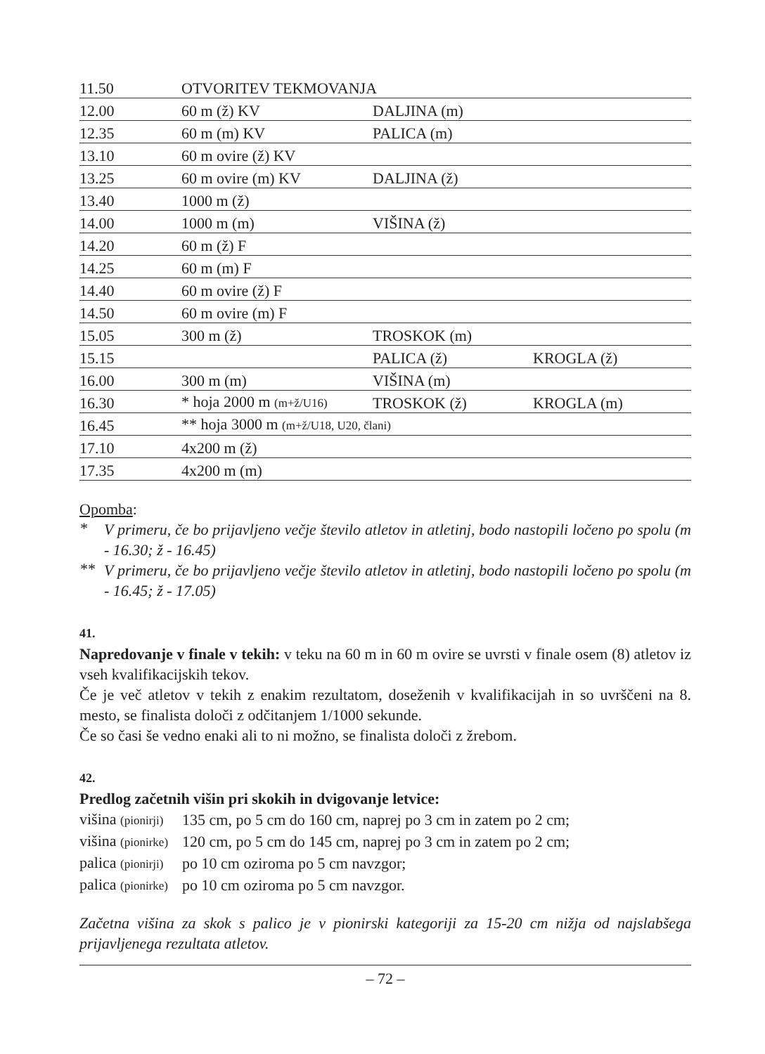| 11.50 | OTVORITEV TEKMOVANJA | | |
| 12.00 | 60 m (ž) KV | DALJINA (m) | |
| 12.35 | 60 m (m) KV | PALICA (m) | |
| 13.10 | 60 m ovire (ž) KV | | |
| 13.25 | 60 m ovire (m) KV | DALJINA (ž) | |
| 13.40 | 1000 m (ž) | | |
| 14.00 | 1000 m (m) | VIŠINA (ž) | |
| 14.20 | 60 m (ž) F | | |
| 14.25 | 60 m (m) F | | |
| 14.40 | 60 m ovire (ž) F | | |
| 14.50 | 60 m ovire (m) F | | |
| 15.05 | 300 m (ž) | TROSKOK (m) | |
| 15.15 | | PALICA (ž) | KROGLA (ž) |
| 16.00 | 300 m (m) | VIŠINA (m) | |
| 16.30 | * hoja 2000 m (m+ž/U16) | TROSKOK (ž) | KROGLA (m) |
| 16.45 | ** hoja 3000 m (m+ž/U18, U20, člani) | | |
| 17.10 | 4x200 m (ž) | | |
| 17.35 | 4x200 m (m) | | |
Opomba:
*
V primeru, če bo prijavljeno večje število atletov in atletinj, bodo nastopili ločeno po spolu (m - 16.30; ž - 16.45)
**
V primeru, če bo prijavljeno večje število atletov in atletinj, bodo nastopili ločeno po spolu (m - 16.45; ž - 17.05)
41.
Napredovanje v finale v tekih: v teku na 60 m in 60 m ovire se uvrsti v finale osem (8) atletov iz vseh kvalifikacijskih tekov.
Če je več atletov v tekih z enakim rezultatom, doseženih v kvalifikacijah in so uvrščeni na 8. mesto, se finalista določi z odčitanjem 1/1000 sekunde.
Če so časi še vedno enaki ali to ni možno, se finalista določi z žrebom.
42.
Predlog začetnih višin pri skokih in dvigovanje letvice:
| višina (pionirji) | 135 cm, po 5 cm do 160 cm, naprej po 3 cm in zatem po 2 cm; |
| višina (pionirke) | 120 cm, po 5 cm do 145 cm, naprej po 3 cm in zatem po 2 cm; |
| palica (pionirji) | po 10 cm oziroma po 5 cm navzgor; |
| palica (pionirke) | po 10 cm oziroma po 5 cm navzgor. |
Začetna višina za skok s palico je v pionirski kategoriji za 15-20 cm nižja od najslabšega prijavljenega rezultata atletov.
– 72 –